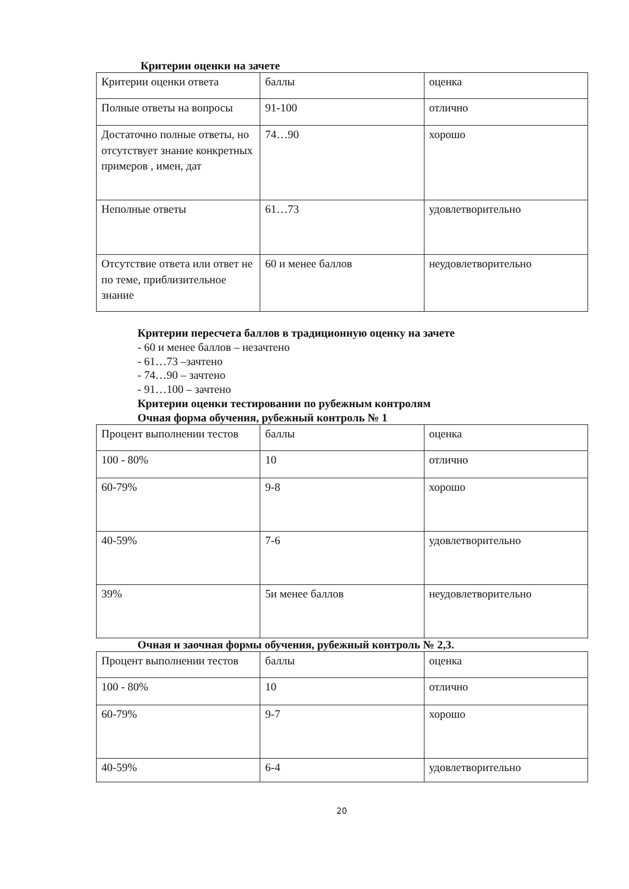Критерии оценки на зачете
| Критерии оценки ответа | баллы | оценка |
| Полные ответы на вопросы | 91-100 | отлично |
| Достаточно полные ответы, но отсутствует знание конкретных примеров , имен, дат | 74…90 | хорошо |
| Неполные ответы | 61…73 | удовлетворительно |
| Отсутствие ответа или ответ не по теме, приблизительное знание | 60 и менее баллов | неудовлетворительно |
Критерии пересчета баллов в традиционную оценку на зачете
- 60 и менее баллов – незачтено
- 61…73 –зачтено
- 74…90 – зачтено
- 91…100 – зачтено
Критерии оценки тестировании по рубежным контролям
Очная форма обучения, рубежный контроль № 1
| Процент выполнении тестов | баллы | оценка |
| 100 - 80% | 10 | отлично |
| 60-79% | 9-8 | хорошо |
| 40-59% | 7-6 | удовлетворительно |
| 39% | 5и менее баллов | неудовлетворительно |
Очная и заочная формы обучения, рубежный контроль № 2,3.
| Процент выполнении тестов | баллы | оценка |
| 100 - 80% | 10 | отлично |
| 60-79% | 9-7 | хорошо |
| 40-59% | 6-4 | удовлетворительно |
20